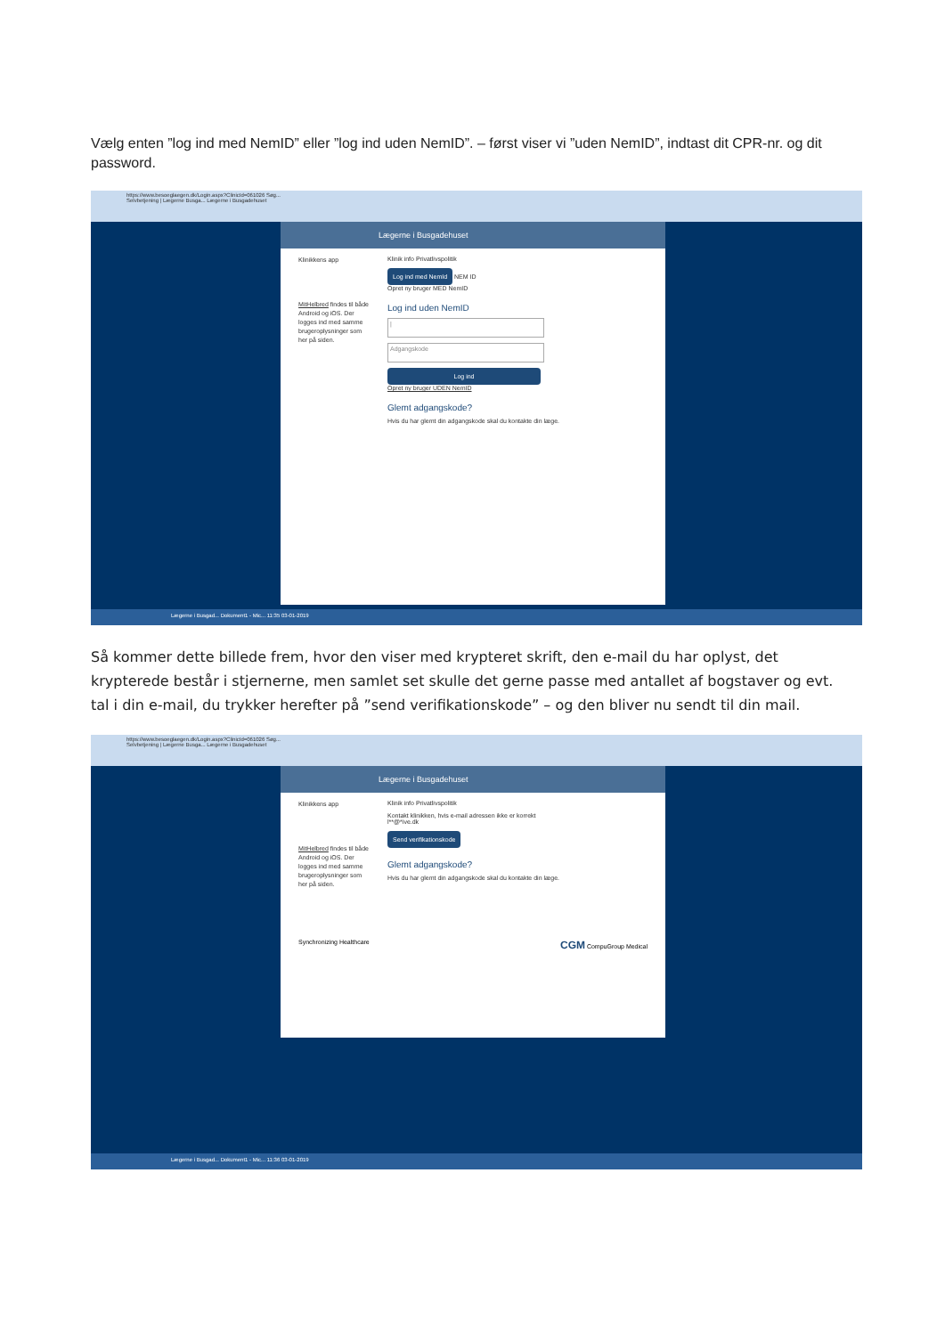Vælg enten ”log ind med NemID” eller ”log ind uden NemID”. – først viser vi ”uden NemID”, indtast dit CPR-nr. og dit password.
https://www.besoeglaegen.dk/Login.aspx?ClinicId=061026 Søg...
Selvbetjening | Lægerne Busga... Lægerne i Busgadehuset
Lægerne i Busgadehuset
Klinikkens app
MitHelbred findes til både Android og iOS. Der logges ind med samme brugeroplysninger som her på siden.
Klinik info Privatlivspolitik
Log ind med NemId NEM ID
Opret ny bruger MED NemID
Log ind uden NemID
|
Adgangskode
Log ind
Opret ny bruger UDEN NemID
Glemt adgangskode?
Hvis du har glemt din adgangskode skal du kontakte din læge.
Lægerne i Busgad... Dokument1 - Mic... 11:35 03-01-2019
Så kommer dette billede frem, hvor den viser med krypteret skrift, den e-mail du har oplyst, det krypterede består i stjernerne, men samlet set skulle det gerne passe med antallet af bogstaver og evt. tal i din e-mail, du trykker herefter på ”send verifikationskode” – og den bliver nu sendt til din mail.
https://www.besoeglaegen.dk/Login.aspx?ClinicId=061026 Søg...
Selvbetjening | Lægerne Busga... Lægerne i Busgadehuset
Lægerne i Busgadehuset
Klinikkens app
MitHelbred findes til både Android og iOS. Der logges ind med samme brugeroplysninger som her på siden.
Klinik info Privatlivspolitik
Kontakt klinikken, hvis e-mail adressen ikke er korrekt
l**@*ive.dk
Send verifikationskode
Glemt adgangskode?
Hvis du har glemt din adgangskode skal du kontakte din læge.
Synchronizing Healthcare CGM CompuGroup Medical
Lægerne i Busgad... Dokument1 - Mic... 11:36 03-01-2019